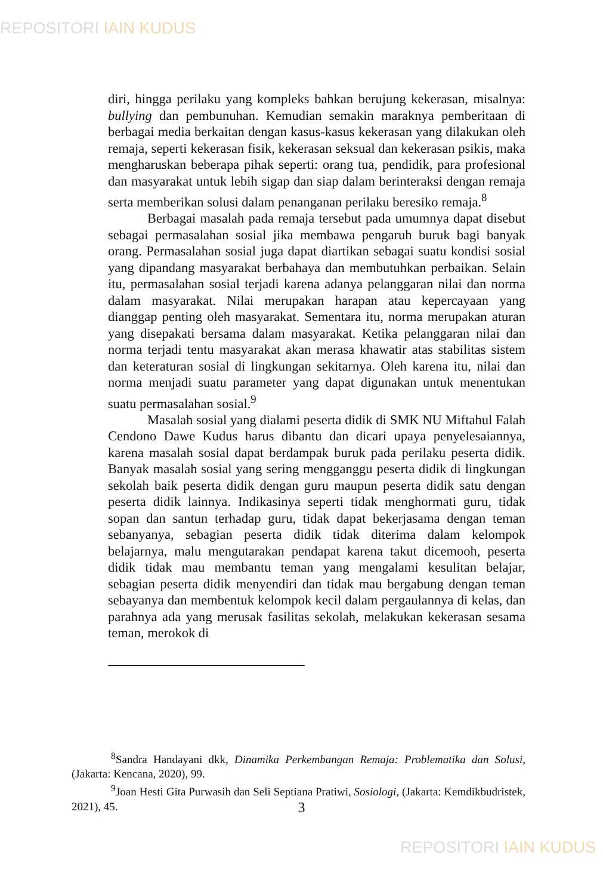REPOSITORI IAIN KUDUS
diri, hingga perilaku yang kompleks bahkan berujung kekerasan, misalnya: bullying dan pembunuhan. Kemudian semakin maraknya pemberitaan di berbagai media berkaitan dengan kasus-kasus kekerasan yang dilakukan oleh remaja, seperti kekerasan fisik, kekerasan seksual dan kekerasan psikis, maka mengharuskan beberapa pihak seperti: orang tua, pendidik, para profesional dan masyarakat untuk lebih sigap dan siap dalam berinteraksi dengan remaja serta memberikan solusi dalam penanganan perilaku beresiko remaja.<sup>8</sup>
Berbagai masalah pada remaja tersebut pada umumnya dapat disebut sebagai permasalahan sosial jika membawa pengaruh buruk bagi banyak orang. Permasalahan sosial juga dapat diartikan sebagai suatu kondisi sosial yang dipandang masyarakat berbahaya dan membutuhkan perbaikan. Selain itu, permasalahan sosial terjadi karena adanya pelanggaran nilai dan norma dalam masyarakat. Nilai merupakan harapan atau kepercayaan yang dianggap penting oleh masyarakat. Sementara itu, norma merupakan aturan yang disepakati bersama dalam masyarakat. Ketika pelanggaran nilai dan norma terjadi tentu masyarakat akan merasa khawatir atas stabilitas sistem dan keteraturan sosial di lingkungan sekitarnya. Oleh karena itu, nilai dan norma menjadi suatu parameter yang dapat digunakan untuk menentukan suatu permasalahan sosial.<sup>9</sup>
Masalah sosial yang dialami peserta didik di SMK NU Miftahul Falah Cendono Dawe Kudus harus dibantu dan dicari upaya penyelesaiannya, karena masalah sosial dapat berdampak buruk pada perilaku peserta didik. Banyak masalah sosial yang sering mengganggu peserta didik di lingkungan sekolah baik peserta didik dengan guru maupun peserta didik satu dengan peserta didik lainnya. Indikasinya seperti tidak menghormati guru, tidak sopan dan santun terhadap guru, tidak dapat bekerjasama dengan teman sebanyanya, sebagian peserta didik tidak diterima dalam kelompok belajarnya, malu mengutarakan pendapat karena takut dicemooh, peserta didik tidak mau membantu teman yang mengalami kesulitan belajar, sebagian peserta didik menyendiri dan tidak mau bergabung dengan teman sebayanya dan membentuk kelompok kecil dalam pergaulannya di kelas, dan parahnya ada yang merusak fasilitas sekolah, melakukan kekerasan sesama teman, merokok di
<sup>8</sup> Sandra Handayani dkk, Dinamika Perkembangan Remaja: Problematika dan Solusi, (Jakarta: Kencana, 2020), 99.
<sup>9</sup> Joan Hesti Gita Purwasih dan Seli Septiana Pratiwi, Sosiologi, (Jakarta: Kemdikbudristek, 2021), 45.
3
REPOSITORI IAIN KUDUS